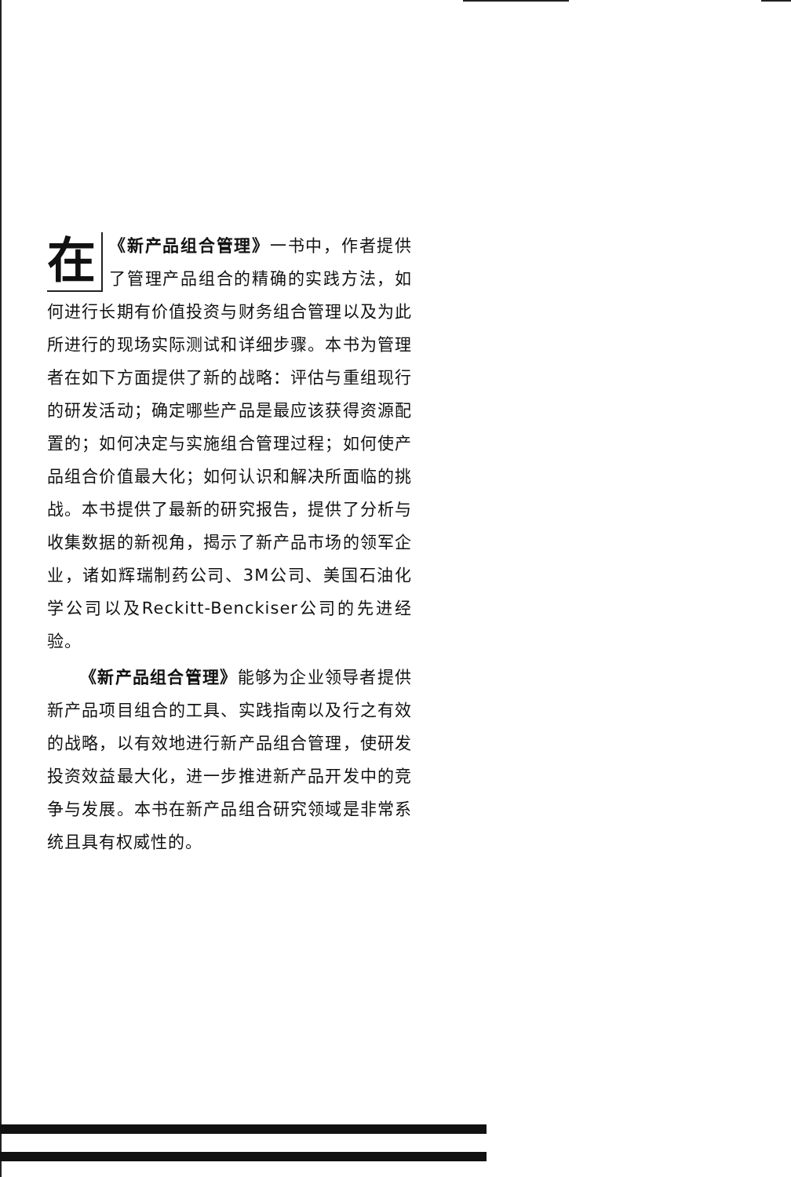在 《新产品组合管理》一书中，作者提供了管理产品组合的精确的实践方法，如何进行长期有价值投资与财务组合管理以及为此所进行的现场实际测试和详细步骤。本书为管理者在如下方面提供了新的战略：评估与重组现行的研发活动；确定哪些产品是最应该获得资源配置的；如何决定与实施组合管理过程；如何使产品组合价值最大化；如何认识和解决所面临的挑战。本书提供了最新的研究报告，提供了分析与收集数据的新视角，揭示了新产品市场的领军企业，诸如辉瑞制药公司、3M公司、美国石油化学公司以及Reckitt-Benckiser公司的先进经验。
《新产品组合管理》能够为企业领导者提供新产品项目组合的工具、实践指南以及行之有效的战略，以有效地进行新产品组合管理，使研发投资效益最大化，进一步推进新产品开发中的竞争与发展。本书在新产品组合研究领域是非常系统且具有权威性的。